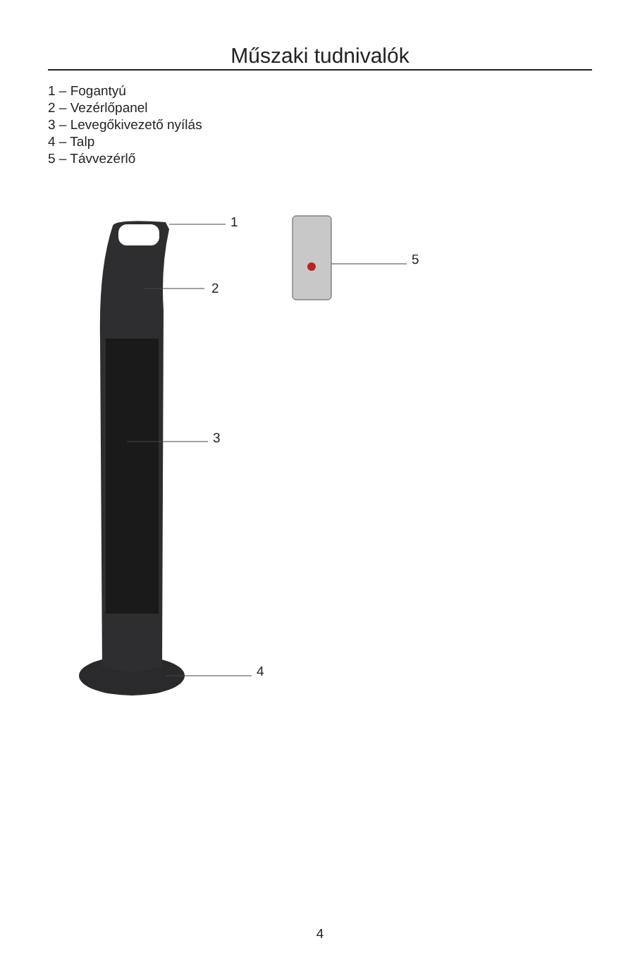Műszaki tudnivalók
1 – Fogantyú
2 – Vezérlőpanel
3 – Levegőkivezető nyílás
4 – Talp
5 – Távvezérlő
1
5
2
3
4
4